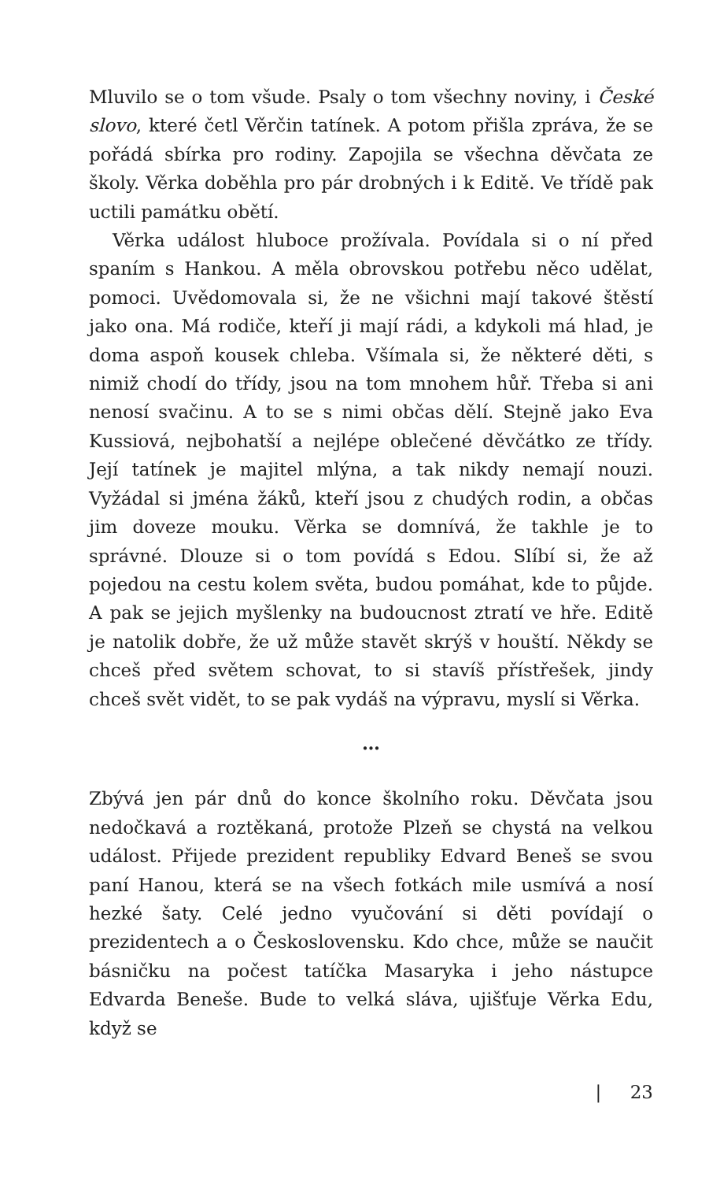Mluvilo se o tom všude. Psaly o tom všechny noviny, i České slovo, které četl Věrčin tatínek. A potom přišla zpráva, že se pořádá sbírka pro rodiny. Zapojila se všechna děvčata ze školy. Věrka doběhla pro pár drobných i k Editě. Ve třídě pak uctili památku obětí.
Věrka událost hluboce prožívala. Povídala si o ní před spaním s Hankou. A měla obrovskou potřebu něco udělat, pomoci. Uvědomovala si, že ne všichni mají takové štěstí jako ona. Má rodiče, kteří ji mají rádi, a kdykoli má hlad, je doma aspoň kousek chleba. Všímala si, že některé děti, s nimiž chodí do třídy, jsou na tom mnohem hůř. Třeba si ani nenosí svačinu. A to se s nimi občas dělí. Stejně jako Eva Kussiová, nejbohatší a nejlépe oblečené děvčátko ze třídy. Její tatínek je majitel mlýna, a tak nikdy nemají nouzi. Vyžádal si jména žáků, kteří jsou z chudých rodin, a občas jim doveze mouku. Věrka se domnívá, že takhle je to správné. Dlouze si o tom povídá s Edou. Slíbí si, že až pojedou na cestu kolem světa, budou pomáhat, kde to půjde. A pak se jejich myšlenky na budoucnost ztratí ve hře. Editě je natolik dobře, že už může stavět skrýš v houští. Někdy se chceš před světem schovat, to si stavíš přístřešek, jindy chceš svět vidět, to se pak vydáš na výpravu, myslí si Věrka.
…
Zbývá jen pár dnů do konce školního roku. Děvčata jsou nedočkavá a roztěkaná, protože Plzeň se chystá na velkou událost. Přijede prezident republiky Edvard Beneš se svou paní Hanou, která se na všech fotkách mile usmívá a nosí hezké šaty. Celé jedno vyučování si děti povídají o prezidentech a o Československu. Kdo chce, může se naučit básničku na počest tatíčka Masaryka i jeho nástupce Edvarda Beneše. Bude to velká sláva, ujišťuje Věrka Edu, když se
| 23